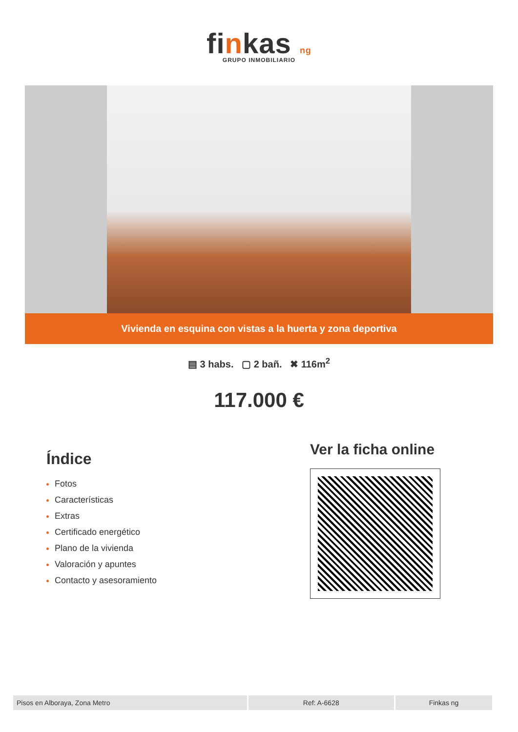finkas ng
GRUPO INMOBILIARIO
Vivienda en esquina con vistas a la huerta y zona deportiva
▤ 3 habs. ▢ 2 bañ. ✖ 116m<sup>2</sup>
117.000 €
Índice
Fotos
Características
Extras
Certificado energético
Plano de la vivienda
Valoración y apuntes
Contacto y asesoramiento
Ver la ficha online
Pisos en Alboraya, Zona Metro Ref: A-6628 Finkas ng